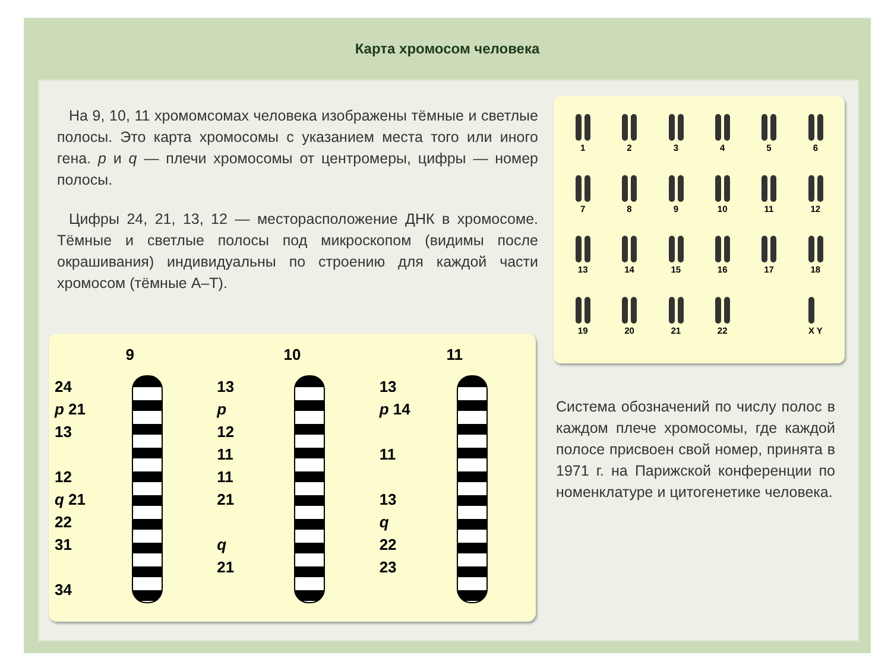Карта хромосом человека
На 9, 10, 11 хромомсомах человека изображены тёмные и светлые полосы. Это карта хромосомы с указанием места того или иного гена. p и q — плечи хромосомы от центромеры, цифры — номер полосы.
Цифры 24, 21, 13, 12 — месторасположение ДНК в хромосоме. Тёмные и светлые полосы под микроскопом (видимы после окрашивания) индивидуальны по строению для каждой части хромосом (тёмные А–Т).
1
2
3
4
5
6
7
8
9
10
11
12
13
14
15
16
17
18
19
20
21
22
X Y
9
24
p 21
13
12
q 21
22
31
34
10
13
p
12
11
11
21
q
21
11
13
p 14
11
13
q
22
23
Система обозначений по числу полос в каждом плече хромосомы, где каждой полосе присвоен свой номер, принята в 1971 г. на Парижской конференции по номенклатуре и цитогенетике человека.